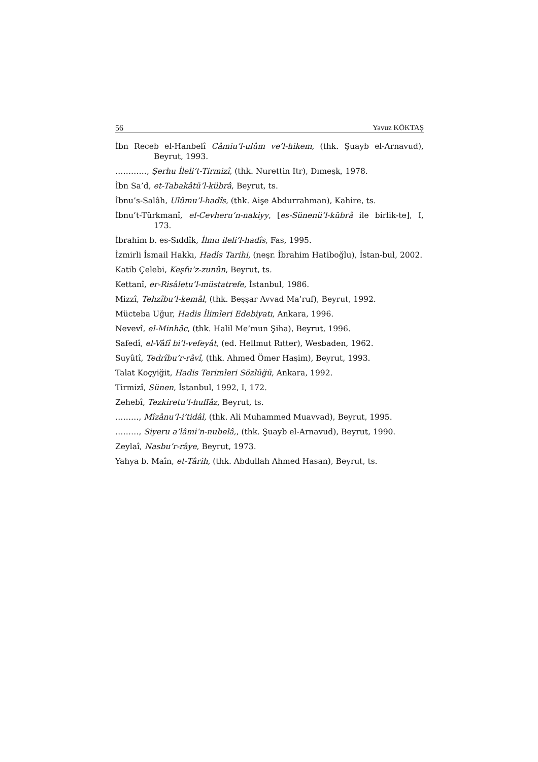56 Yavuz KÖKTAŞ
İbn Receb el-Hanbelî Câmiu’l-ulûm ve’l-hikem, (thk. Şuayb el-Arnavud), Beyrut, 1993.
…………, Şerhu İleli’t-Tirmizî, (thk. Nurettin Itr), Dımeşk, 1978.
İbn Sa’d, et-Tabakâtü’l-kübrâ, Beyrut, ts.
İbnu’s-Salâh, Ulûmu’l-hadîs, (thk. Aişe Abdurrahman), Kahire, ts.
İbnu’t-Türkmanî, el-Cevheru’n-nakiyy, [es-Sünenü’l-kübrâ ile birlik-te], I, 173.
İbrahim b. es-Sıddîk, İlmu ileli’l-hadîs, Fas, 1995.
İzmirli İsmail Hakkı, Hadîs Tarihi, (neşr. İbrahim Hatiboğlu), İstan-bul, 2002.
Katib Çelebi, Keşfu’z-zunûn, Beyrut, ts.
Kettanî, er-Risâletu’l-müstatrefe, İstanbul, 1986.
Mizzî, Tehzîbu’l-kemâl, (thk. Beşşar Avvad Ma’ruf), Beyrut, 1992.
Mücteba Uğur, Hadis İlimleri Edebiyatı, Ankara, 1996.
Nevevî, el-Minhâc, (thk. Halil Me’mun Şiha), Beyrut, 1996.
Safedî, el-Vâfî bi’l-vefeyât, (ed. Hellmut Rıtter), Wesbaden, 1962.
Suyûtî, Tedrîbu’r-râvî, (thk. Ahmed Ömer Haşim), Beyrut, 1993.
Talat Koçyiğit, Hadis Terimleri Sözlüğü, Ankara, 1992.
Tirmizî, Sünen, İstanbul, 1992, I, 172.
Zehebî, Tezkiretu’l-huffâz, Beyrut, ts.
………, Mîzânu’l-i’tidâl, (thk. Ali Muhammed Muavvad), Beyrut, 1995.
………, Siyeru a’lâmi’n-nubelâ,, (thk. Şuayb el-Arnavud), Beyrut, 1990.
Zeylaî, Nasbu’r-râye, Beyrut, 1973.
Yahya b. Maîn, et-Târih, (thk. Abdullah Ahmed Hasan), Beyrut, ts.